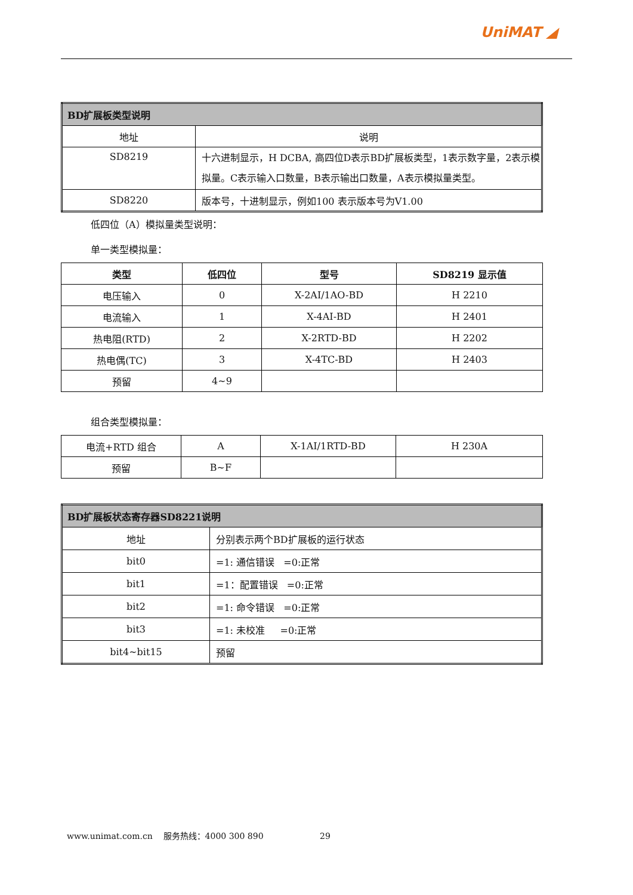UniMAT ◢
| BD扩展板类型说明 | |
| --- | --- |
| 地址 | 说明 |
| SD8219 | 十六进制显示，H DCBA, 高四位D表示BD扩展板类型，1表示数字量，2表示模拟量。C表示输入口数量，B表示输出口数量，A表示模拟量类型。 |
| SD8220 | 版本号，十进制显示，例如100 表示版本号为V1.00 |
低四位（A）模拟量类型说明：
单一类型模拟量：
| 类型 | 低四位 | 型号 | SD8219 显示值 |
| --- | --- | --- | --- |
| 电压输入 | 0 | X-2AI/1AO-BD | H 2210 |
| 电流输入 | 1 | X-4AI-BD | H 2401 |
| 热电阻(RTD) | 2 | X-2RTD-BD | H 2202 |
| 热电偶(TC) | 3 | X-4TC-BD | H 2403 |
| 预留 | 4~9 | | |
组合类型模拟量：
| 电流+RTD 组合 | A | X-1AI/1RTD-BD | H 230A |
| 预留 | B~F | | |
| BD扩展板状态寄存器SD8221说明 | |
| --- | --- |
| 地址 | 分别表示两个BD扩展板的运行状态 |
| bit0 | =1: 通信错误 =0:正常 |
| bit1 | =1：配置错误 =0:正常 |
| bit2 | =1: 命令错误 =0:正常 |
| bit3 | =1: 未校准 =0:正常 |
| bit4~bit15 | 预留 |
www.unimat.com.cn 服务热线：4000 300 890 29